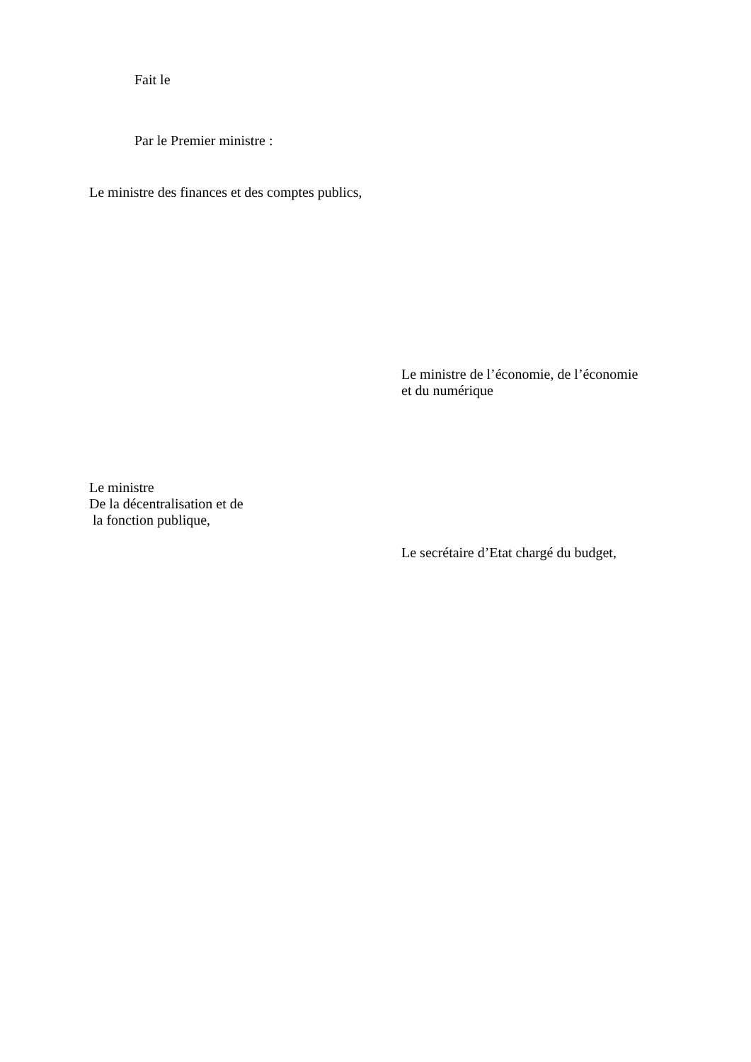Fait le
Par le Premier ministre :
Le ministre des finances et des comptes publics,
Le ministre de l’économie, de l’économie
et du numérique
Le ministre
De la décentralisation et de
la fonction publique,
Le secrétaire d’Etat chargé du budget,